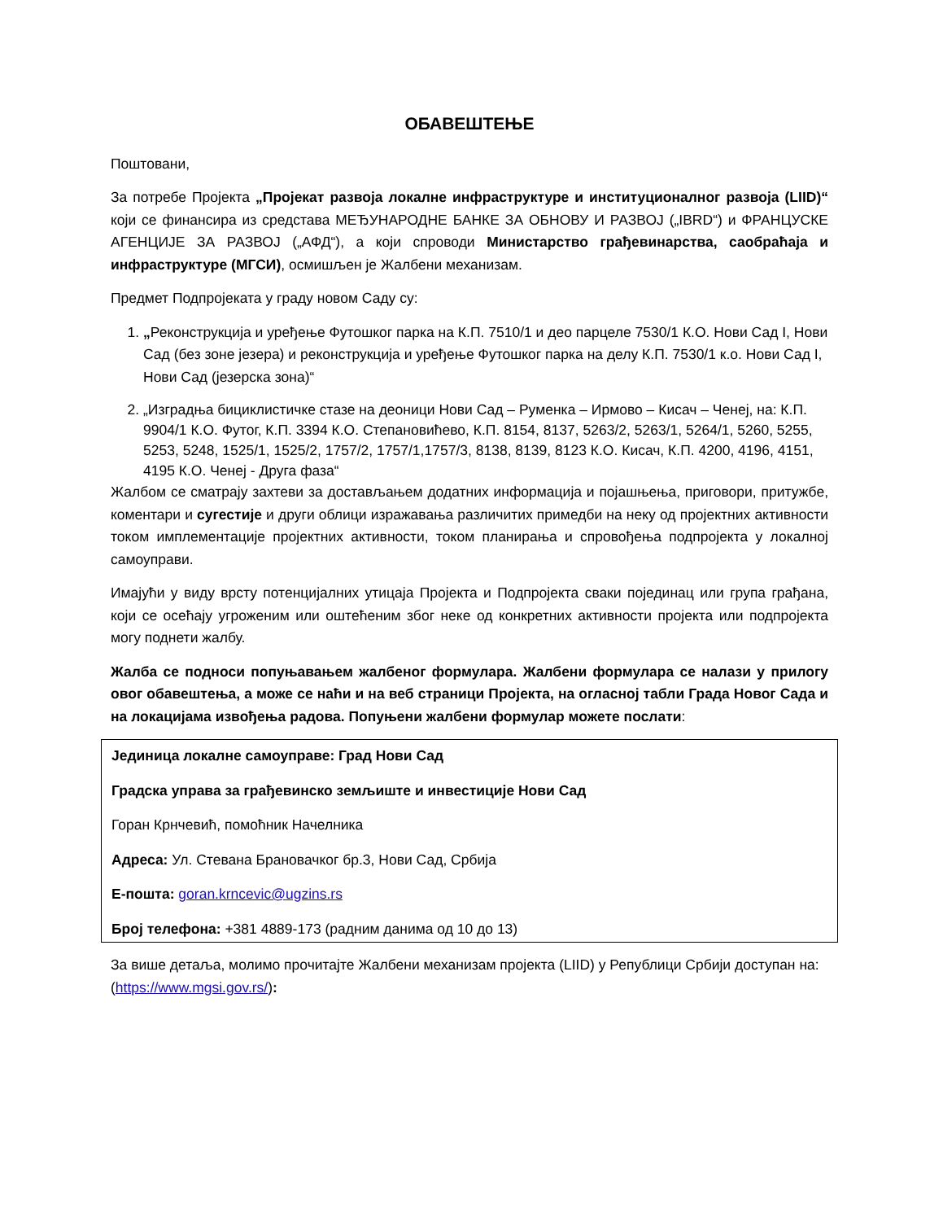ОБАВЕШТЕЊЕ
Поштовани,
За потребе Пројекта „Пројекат развоја локалне инфраструктуре и институционалног развоја (LIID)“ који се финансира из средстава МЕЂУНАРОДНЕ БАНКЕ ЗА ОБНОВУ И РАЗВОЈ („IBRD“) и ФРАНЦУСКЕ АГЕНЦИЈЕ ЗА РАЗВОЈ („АФД“), а који спроводи Министарство грађевинарства, саобраћаја и инфраструктуре (МГСИ), осмишљен је Жалбени механизам.
Предмет Подпројеката у граду новом Саду су:
1. „Реконструкција и уређење Футошког парка на К.П. 7510/1 и део парцеле 7530/1 К.О. Нови Сад I, Нови Сад (без зоне језера) и реконструкција и уређење Футошког парка на делу К.П. 7530/1 к.о. Нови Сад I, Нови Сад (језерска зона)“
2. „Изградња бициклистичке стазе на деоници Нови Сад – Руменка – Ирмово – Кисач – Ченеј, на: К.П. 9904/1 К.О. Футог, К.П. 3394 К.О. Степановићево, К.П. 8154, 8137, 5263/2, 5263/1, 5264/1, 5260, 5255, 5253, 5248, 1525/1, 1525/2, 1757/2, 1757/1,1757/3, 8138, 8139, 8123 К.О. Кисач, К.П. 4200, 4196, 4151, 4195 К.О. Ченеј - Друга фаза“
Жалбом се сматрају захтеви за достављањем додатних информација и појашњења, приговори, притужбе, коментари и сугестије и други облици изражавања различитих примедби на неку од пројектних активности током имплементације пројектних активности, током планирања и спровођења подпројекта у локалној самоуправи.
Имајући у виду врсту потенцијалних утицаја Пројекта и Подпројекта сваки појединац или група грађана, који се осећају угроженим или оштећеним због неке од конкретних активности пројекта или подпројекта могу поднети жалбу.
Жалба се подноси попуњавањем жалбеног формулара. Жалбени формулара се налази у прилогу овог обавештења, а може се наћи и на веб страници Пројекта, на огласној табли Града Новог Сада и на локацијама извођења радова. Попуњени жалбени формулар можете послати:
Јединица локалне самоуправе: Град Нови Сад
Градска управа за грађевинско земљиште и инвестиције Нови Сад
Горан Крнчевић, помоћник Начелника
Адреса: Ул. Стевана Брановачког бр.3, Нови Сад, Србија
Е-пошта: goran.krncevic@ugzins.rs
Број телефона: +381 4889-173 (радним данима од 10 до 13)
За више детаља, молимо прочитајте Жалбени механизам пројекта (LIID) у Републици Србији доступан на: (https://www.mgsi.gov.rs/):